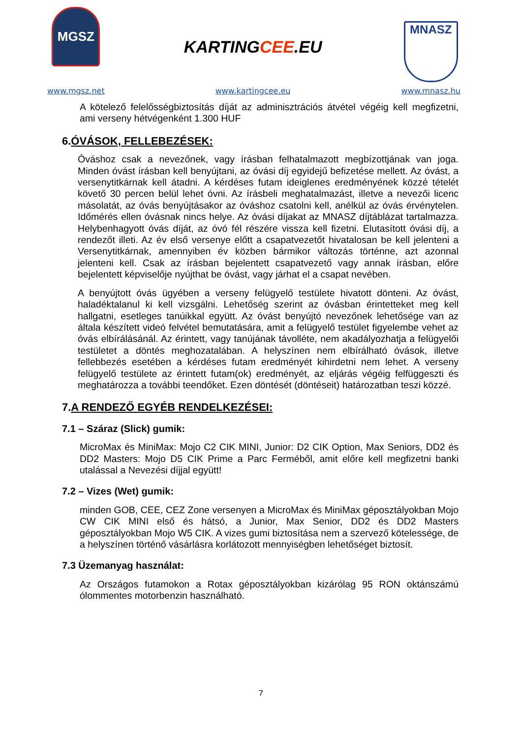MGSZ
www.mgsz.net
KARTINGCEE.EU
www.kartingcee.eu
MNASZ
www.mnasz.hu
A kötelező felelősségbiztosítás díját az adminisztrációs átvétel végéig kell megfizetni, ami verseny hétvégenként 1.300 HUF
6.ÓVÁSOK, FELLEBEZÉSEK:
Óváshoz csak a nevezőnek, vagy írásban felhatalmazott megbízottjának van joga. Minden óvást írásban kell benyújtani, az óvási díj egyidejű befizetése mellett. Az óvást, a versenytitkárnak kell átadni. A kérdéses futam ideiglenes eredményének közzé tételét követő 30 percen belül lehet óvni. Az írásbeli meghatalmazást, illetve a nevezői licenc másolatát, az óvás benyújtásakor az óváshoz csatolni kell, anélkül az óvás érvénytelen. Időmérés ellen óvásnak nincs helye. Az óvási díjakat az MNASZ díjtáblázat tartalmazza. Helybenhagyott óvás díját, az óvó fél részére vissza kell fizetni. Elutasított óvási díj, a rendezőt illeti. Az év első versenye előtt a csapatvezetőt hivatalosan be kell jelenteni a Versenytitkárnak, amennyiben év közben bármikor változás történne, azt azonnal jelenteni kell. Csak az írásban bejelentett csapatvezető vagy annak írásban, előre bejelentett képviselője nyújthat be óvást, vagy járhat el a csapat nevében.
A benyújtott óvás ügyében a verseny felügyelő testülete hivatott dönteni. Az óvást, haladéktalanul ki kell vizsgálni. Lehetőség szerint az óvásban érintetteket meg kell hallgatni, esetleges tanúikkal együtt. Az óvást benyújtó nevezőnek lehetősége van az általa készített videó felvétel bemutatására, amit a felügyelő testület figyelembe vehet az óvás elbírálásánál. Az érintett, vagy tanújának távolléte, nem akadályozhatja a felügyelői testületet a döntés meghozatalában. A helyszínen nem elbírálható óvások, illetve fellebbezés esetében a kérdéses futam eredményét kihirdetni nem lehet. A verseny felügyelő testülete az érintett futam(ok) eredményét, az eljárás végéig felfüggeszti és meghatározza a további teendőket. Ezen döntését (döntéseit) határozatban teszi közzé.
7.A RENDEZŐ EGYÉB RENDELKEZÉSEI:
7.1 – Száraz (Slick) gumik:
MicroMax és MiniMax: Mojo C2 CIK MINI, Junior: D2 CIK Option, Max Seniors, DD2 és DD2 Masters: Mojo D5 CIK Prime a Parc Ferméből, amit előre kell megfizetni banki utalással a Nevezési díjjal együtt!
7.2 – Vizes (Wet) gumik:
minden GOB, CEE, CEZ Zone versenyen a MicroMax és MiniMax gépo­sztályokban Mojo CW CIK MINI első és hátsó, a Junior, Max Senior, DD2 és DD2 Masters géposztályokban Mojo W5 CIK. A vizes gumi biztosítása nem a szervező kötelessége, de a helyszínen történő vásárlásra korlátozott mennyiségben lehetőséget biztosít.
7.3 Üzemanyag használat:
Az Országos futamokon a Rotax géposztályokban kizárólag 95 RON oktánszámú ólommentes motorbenzin használható.
7